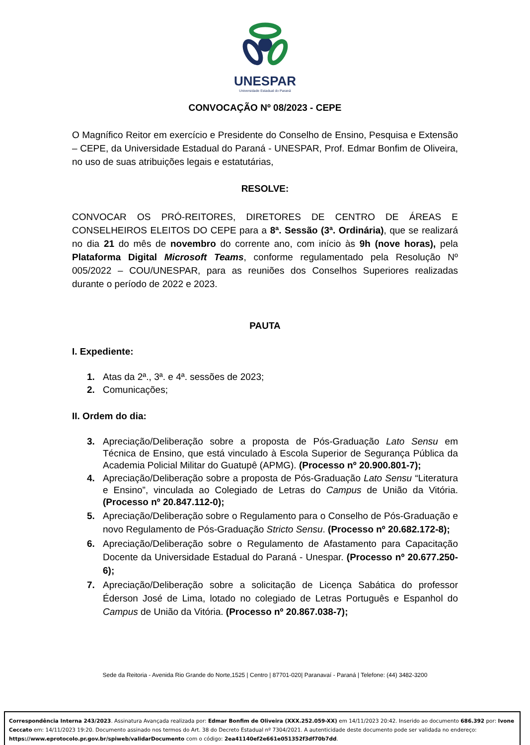UNESPAR
Universidade Estadual do Paraná
CONVOCAÇÃO Nº 08/2023 - CEPE
O Magnífico Reitor em exercício e Presidente do Conselho de Ensino, Pesquisa e Extensão – CEPE, da Universidade Estadual do Paraná - UNESPAR, Prof. Edmar Bonfim de Oliveira, no uso de suas atribuições legais e estatutárias,
RESOLVE:
CONVOCAR OS PRÓ-REITORES, DIRETORES DE CENTRO DE ÁREAS E CONSELHEIROS ELEITOS DO CEPE para a 8ª. Sessão (3ª. Ordinária), que se realizará no dia 21 do mês de novembro do corrente ano, com início às 9h (nove horas), pela Plataforma Digital Microsoft Teams, conforme regulamentado pela Resolução Nº 005/2022 – COU/UNESPAR, para as reuniões dos Conselhos Superiores realizadas durante o período de 2022 e 2023.
PAUTA
I. Expediente:
1. Atas da 2ª., 3ª. e 4ª. sessões de 2023;
2. Comunicações;
II. Ordem do dia:
3. Apreciação/Deliberação sobre a proposta de Pós-Graduação Lato Sensu em Técnica de Ensino, que está vinculado à Escola Superior de Segurança Pública da Academia Policial Militar do Guatupê (APMG). (Processo nº 20.900.801-7);
4. Apreciação/Deliberação sobre a proposta de Pós-Graduação Lato Sensu “Literatura e Ensino”, vinculada ao Colegiado de Letras do Campus de União da Vitória. (Processo nº 20.847.112-0);
5. Apreciação/Deliberação sobre o Regulamento para o Conselho de Pós-Graduação e novo Regulamento de Pós-Graduação Stricto Sensu. (Processo nº 20.682.172-8);
6. Apreciação/Deliberação sobre o Regulamento de Afastamento para Capacitação Docente da Universidade Estadual do Paraná - Unespar. (Processo nº 20.677.250-6);
7. Apreciação/Deliberação sobre a solicitação de Licença Sabática do professor Éderson José de Lima, lotado no colegiado de Letras Português e Espanhol do Campus de União da Vitória. (Processo nº 20.867.038-7);
Sede da Reitoria - Avenida Rio Grande do Norte,1525 | Centro | 87701-020| Paranavaí - Paraná | Telefone: (44) 3482-3200
Correspondência Interna 243/2023. Assinatura Avançada realizada por: Edmar Bonfim de Oliveira (XXX.252.059-XX) em 14/11/2023 20:42. Inserido ao documento 686.392 por: Ivone Ceccato em: 14/11/2023 19:20. Documento assinado nos termos do Art. 38 do Decreto Estadual nº 7304/2021. A autenticidade deste documento pode ser validada no endereço: https://www.eprotocolo.pr.gov.br/spiweb/validarDocumento com o código: 2ea41140ef2e661e051352f3df70b7dd.